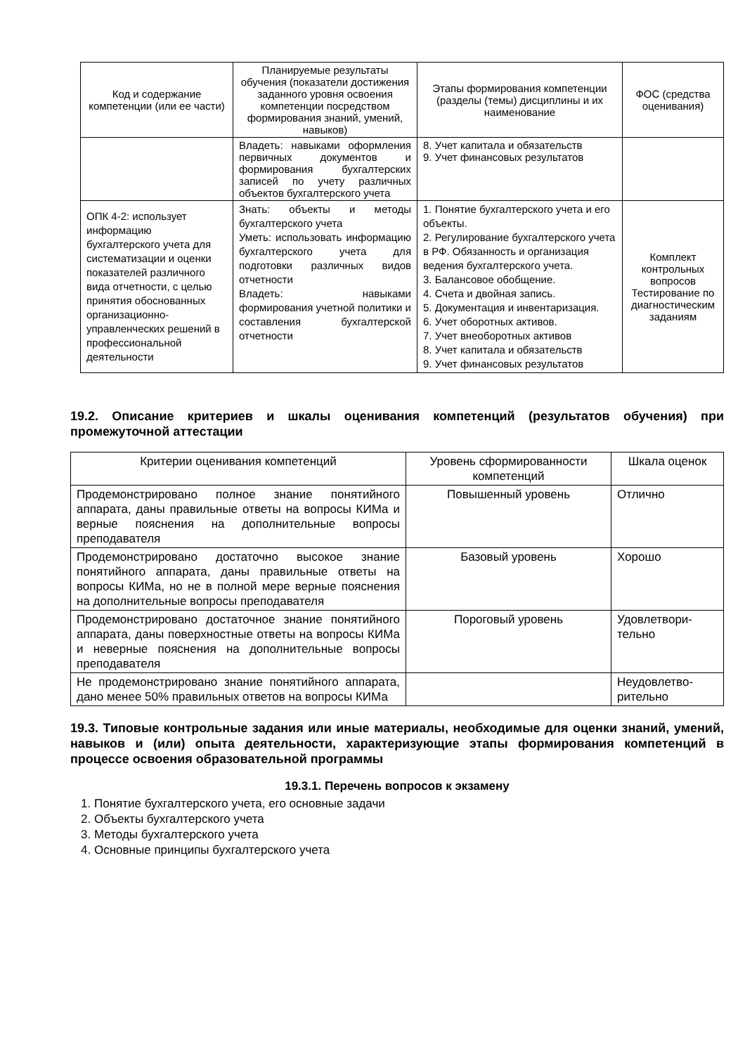| Код и содержание компетенции (или ее части) | Планируемые результаты обучения (показатели достижения заданного уровня освоения компетенции посредством формирования знаний, умений, навыков) | Этапы формирования компетенции (разделы (темы) дисциплины и их наименование | ФОС (средства оценивания) |
| --- | --- | --- | --- |
| | Владеть: навыками оформления первичных документов и формирования бухгалтерских записей по учету различных объектов бухгалтерского учета | 8. Учет капитала и обязательств 9. Учет финансовых результатов | |
| ОПК 4-2: использует информацию бухгалтерского учета для систематизации и оценки показателей различного вида отчетности, с целью принятия обоснованных организационно-управленческих решений в профессиональной деятельности | Знать: объекты и методы бухгалтерского учета Уметь: использовать информацию бухгалтерского учета для подготовки различных видов отчетности Владеть: навыками формирования учетной политики и составления бухгалтерской отчетности | 1. Понятие бухгалтерского учета и его объекты. 2. Регулирование бухгалтерского учета в РФ. Обязанность и организация ведения бухгалтерского учета. 3. Балансовое обобщение. 4. Счета и двойная запись. 5. Документация и инвентаризация. 6. Учет оборотных активов. 7. Учет внеоборотных активов 8. Учет капитала и обязательств 9. Учет финансовых результатов | Комплект контрольных вопросов Тестирование по диагностическим заданиям |
19.2. Описание критериев и шкалы оценивания компетенций (результатов обучения) при промежуточной аттестации
| Критерии оценивания компетенций | Уровень сформированности компетенций | Шкала оценок |
| --- | --- | --- |
| Продемонстрировано полное знание понятийного аппарата, даны правильные ответы на вопросы КИМа и верные пояснения на дополнительные вопросы преподавателя | Повышенный уровень | Отлично |
| Продемонстрировано достаточно высокое знание понятийного аппарата, даны правильные ответы на вопросы КИМа, но не в полной мере верные пояснения на дополнительные вопросы преподавателя | Базовый уровень | Хорошо |
| Продемонстрировано достаточное знание понятийного аппарата, даны поверхностные ответы на вопросы КИМа и неверные пояснения на дополнительные вопросы преподавателя | Пороговый уровень | Удовлетвори-тельно |
| Не продемонстрировано знание понятийного аппарата, дано менее 50% правильных ответов на вопросы КИМа | | Неудовлетво-рительно |
19.3. Типовые контрольные задания или иные материалы, необходимые для оценки знаний, умений, навыков и (или) опыта деятельности, характеризующие этапы формирования компетенций в процессе освоения образовательной программы
19.3.1. Перечень вопросов к экзамену
1. Понятие бухгалтерского учета, его основные задачи
2. Объекты бухгалтерского учета
3. Методы бухгалтерского учета
4. Основные принципы бухгалтерского учета